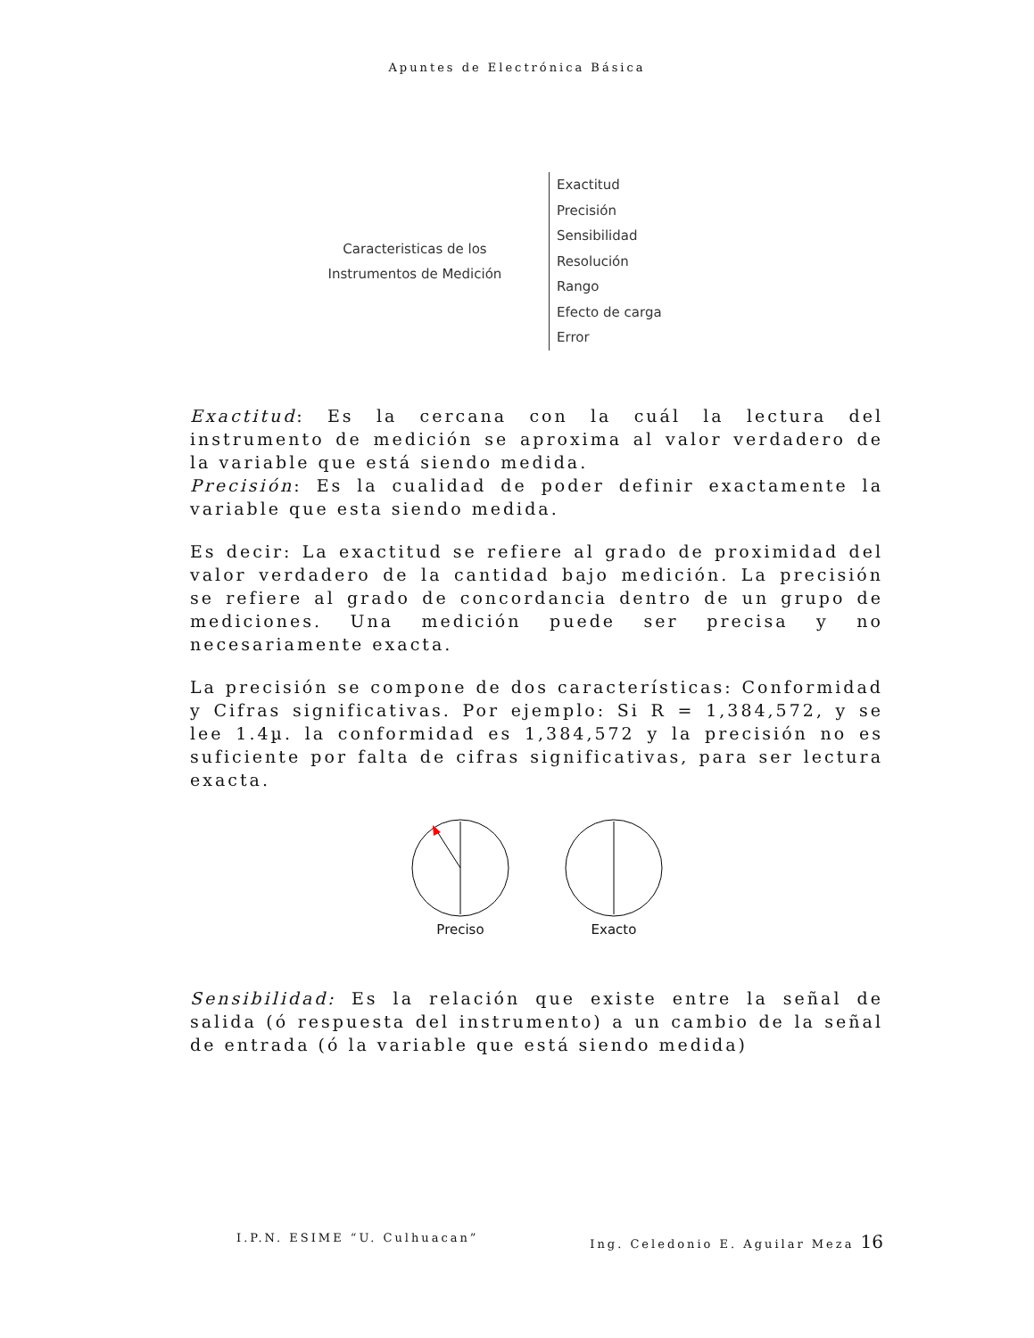Apuntes de Electrónica Básica
Caracteristicas de los
Instrumentos de Medición
Exactitud
Precisión
Sensibilidad
Resolución
Rango
Efecto de carga
Error
Exactitud: Es la cercana con la cuál la lectura del instrumento de medición se aproxima al valor verdadero de la variable que está siendo medida.
Precisión: Es la cualidad de poder definir exactamente la variable que esta siendo medida.
Es decir: La exactitud se refiere al grado de proximidad del valor verdadero de la cantidad bajo medición. La precisión se refiere al grado de concordancia dentro de un grupo de mediciones. Una medición puede ser precisa y no necesariamente exacta.
La precisión se compone de dos características: Conformidad y Cifras significativas. Por ejemplo: Si R = 1,384,572, y se lee 1.4µ. la conformidad es 1,384,572 y la precisión no es suficiente por falta de cifras significativas, para ser lectura exacta.
Preciso
Exacto
Sensibilidad: Es la relación que existe entre la señal de salida (ó respuesta del instrumento) a un cambio de la señal de entrada (ó la variable que está siendo medida)
I.P.N. ESIME “U. Culhuacan” Ing. Celedonio E. Aguilar Meza 16